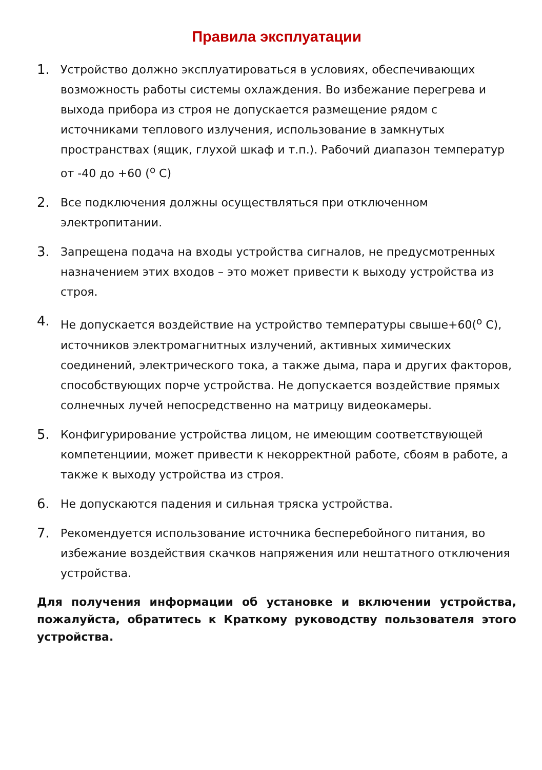Правила эксплуатации
1.
Устройство должно эксплуатироваться в условиях, обеспечивающих возможность работы системы охлаждения. Во избежание перегрева и выхода прибора из строя не допускается размещение рядом с источниками теплового излучения, использование в замкнутых пространствах (ящик, глухой шкаф и т.п.). Рабочий диапазон температур от -40 до +60 (<sup>o</sup> C)
2.
Все подключения должны осуществляться при отключенном электропитании.
3.
Запрещена подача на входы устройства сигналов, не предусмотренных назначением этих входов – это может привести к выходу устройства из строя.
4.
Не допускается воздействие на устройство температуры свыше+60(<sup>o</sup> C), источников электромагнитных излучений, активных химических соединений, электрического тока, а также дыма, пара и других факторов, способствующих порче устройства. Не допускается воздействие прямых солнечных лучей непосредственно на матрицу видеокамеры.
5.
Конфигурирование устройства лицом, не имеющим соответствующей компетенциии, может привести к некорректной работе, сбоям в работе, а также к выходу устройства из строя.
6.
Не допускаются падения и сильная тряска устройства.
7.
Рекомендуется использование источника бесперебойного питания, во избежание воздействия скачков напряжения или нештатного отключения устройства.
Для получения информации об установке и включении устройства, пожалуйста, обратитесь к Краткому руководству пользователя этого устройства.